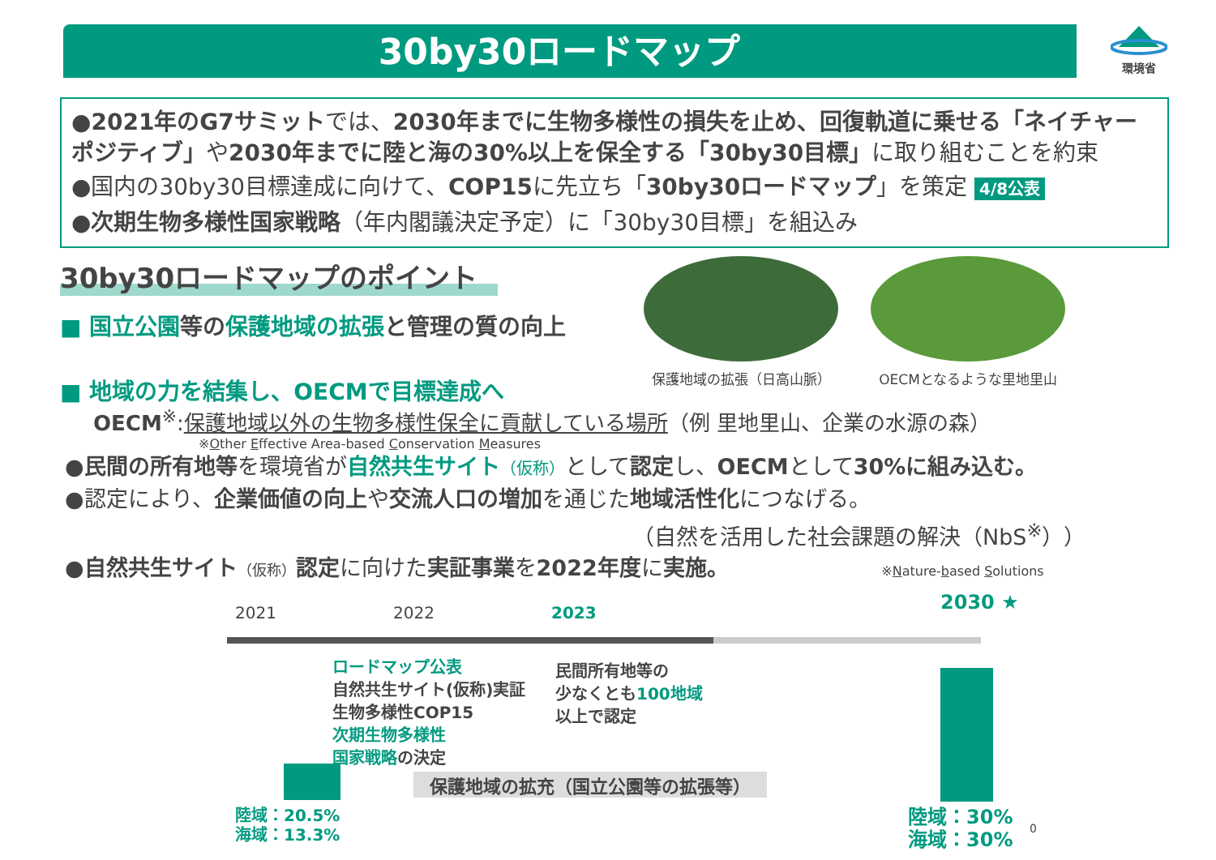30by30ロードマップ
環境省
●2021年のG7サミットでは、2030年までに生物多様性の損失を止め、回復軌道に乗せる「ネイチャーポジティブ」や2030年までに陸と海の30%以上を保全する「30by30目標」に取り組むことを約束
●国内の30by30目標達成に向けて、COP15に先立ち「30by30ロードマップ」を策定 4/8公表
●次期生物多様性国家戦略（年内閣議決定予定）に「30by30目標」を組込み
30by30ロードマップのポイント
■ 国立公園等の保護地域の拡張と管理の質の向上
■ 地域の力を結集し、OECMで目標達成へ
保護地域の拡張（日高山脈） OECMとなるような里地里山
OECM<sup>※</sup>:保護地域以外の生物多様性保全に貢献している場所（例 里地里山、企業の水源の森）
※Other Effective Area-based Conservation Measures
●民間の所有地等を環境省が自然共生サイト（仮称）として認定し、OECMとして30%に組み込む。
●認定により、企業価値の向上や交流人口の増加を通じた地域活性化につなげる。
（自然を活用した社会課題の解決（NbS<sup>※</sup>））
●自然共生サイト（仮称）認定に向けた実証事業を2022年度に実施。 ※Nature-based Solutions
2021 2022 2023 2030 ★
ロードマップ公表
自然共生サイト(仮称)実証
生物多様性COP15
次期生物多様性
国家戦略の決定
民間所有地等の
少なくとも100地域
以上で認定
保護地域の拡充（国立公園等の拡張等）
陸域：20.5%
海域：13.3%
陸域：30%
海域：30%
0